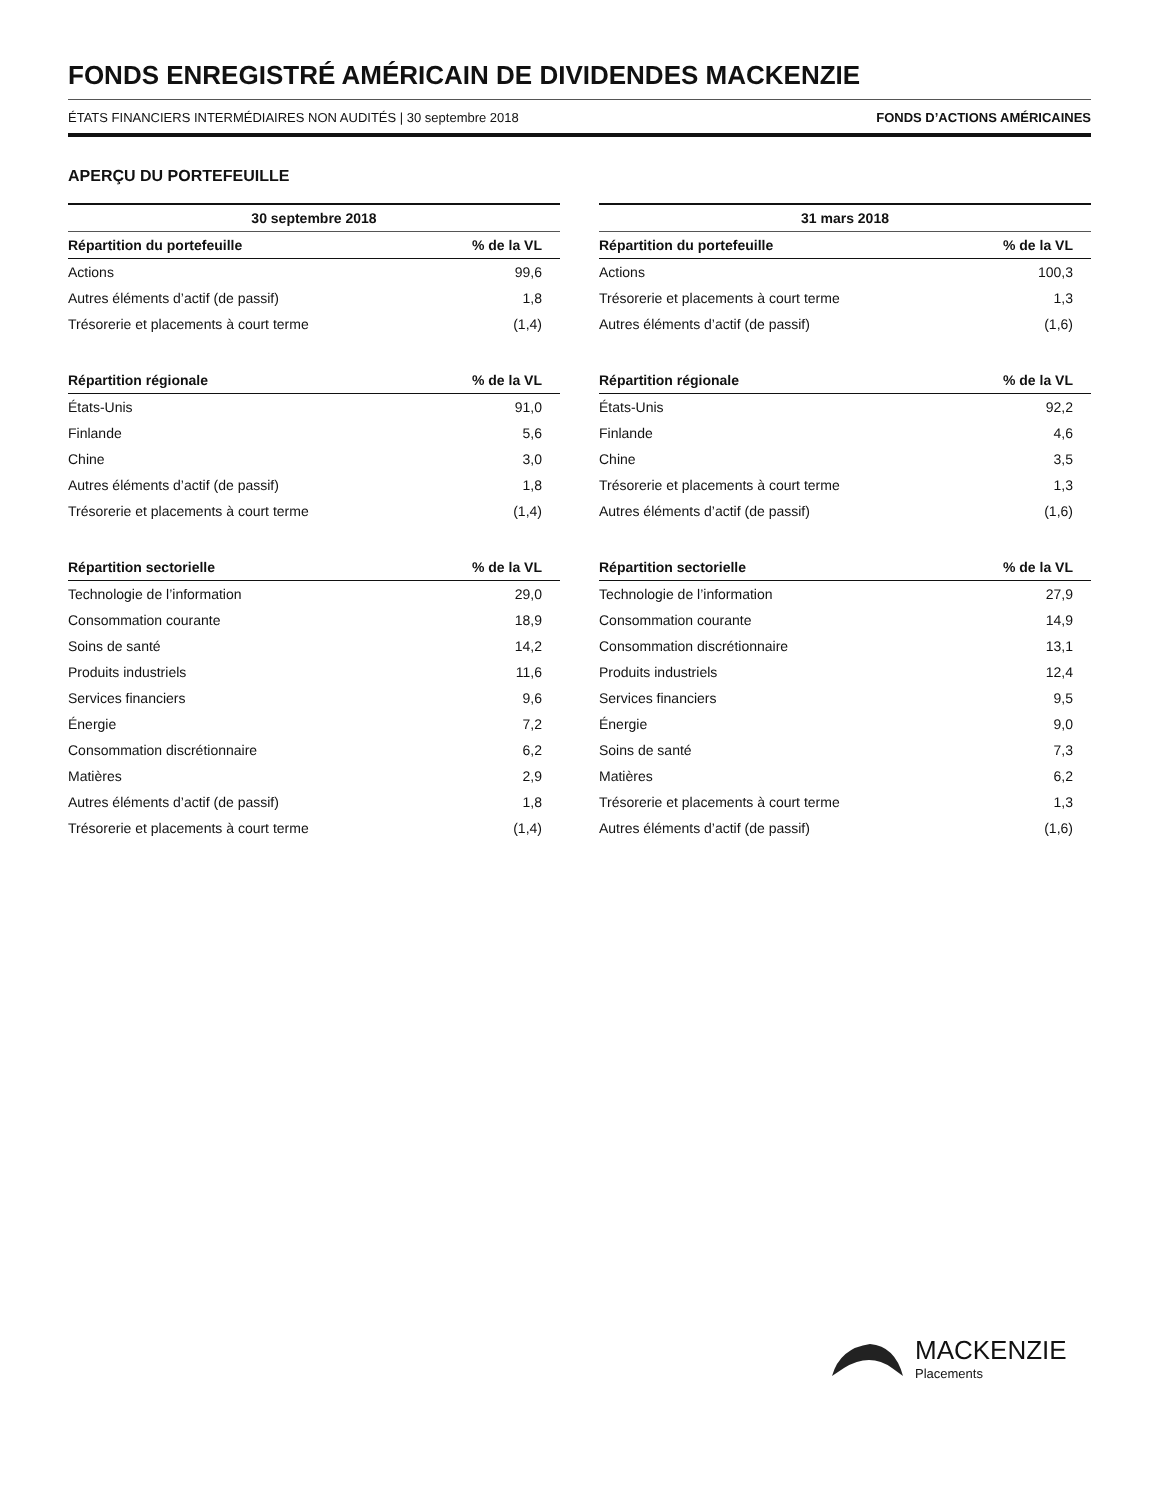FONDS ENREGISTRÉ AMÉRICAIN DE DIVIDENDES MACKENZIE
ÉTATS FINANCIERS INTERMÉDIAIRES NON AUDITÉS | 30 septembre 2018 FONDS D’ACTIONS AMÉRICAINES
APERÇU DU PORTEFEUILLE
| 30 septembre 2018 | |
| --- | --- |
| Répartition du portefeuille | % de la VL |
| Actions | 99,6 |
| Autres éléments d’actif (de passif) | 1,8 |
| Trésorerie et placements à court terme | (1,4) |
| Répartition régionale | % de la VL |
| États-Unis | 91,0 |
| Finlande | 5,6 |
| Chine | 3,0 |
| Autres éléments d’actif (de passif) | 1,8 |
| Trésorerie et placements à court terme | (1,4) |
| Répartition sectorielle | % de la VL |
| Technologie de l’information | 29,0 |
| Consommation courante | 18,9 |
| Soins de santé | 14,2 |
| Produits industriels | 11,6 |
| Services financiers | 9,6 |
| Énergie | 7,2 |
| Consommation discrétionnaire | 6,2 |
| Matières | 2,9 |
| Autres éléments d’actif (de passif) | 1,8 |
| Trésorerie et placements à court terme | (1,4) |
| 31 mars 2018 | |
| --- | --- |
| Répartition du portefeuille | % de la VL |
| Actions | 100,3 |
| Trésorerie et placements à court terme | 1,3 |
| Autres éléments d’actif (de passif) | (1,6) |
| Répartition régionale | % de la VL |
| États-Unis | 92,2 |
| Finlande | 4,6 |
| Chine | 3,5 |
| Trésorerie et placements à court terme | 1,3 |
| Autres éléments d’actif (de passif) | (1,6) |
| Répartition sectorielle | % de la VL |
| Technologie de l’information | 27,9 |
| Consommation courante | 14,9 |
| Consommation discrétionnaire | 13,1 |
| Produits industriels | 12,4 |
| Services financiers | 9,5 |
| Énergie | 9,0 |
| Soins de santé | 7,3 |
| Matières | 6,2 |
| Trésorerie et placements à court terme | 1,3 |
| Autres éléments d’actif (de passif) | (1,6) |
MACKENZIE
Placements